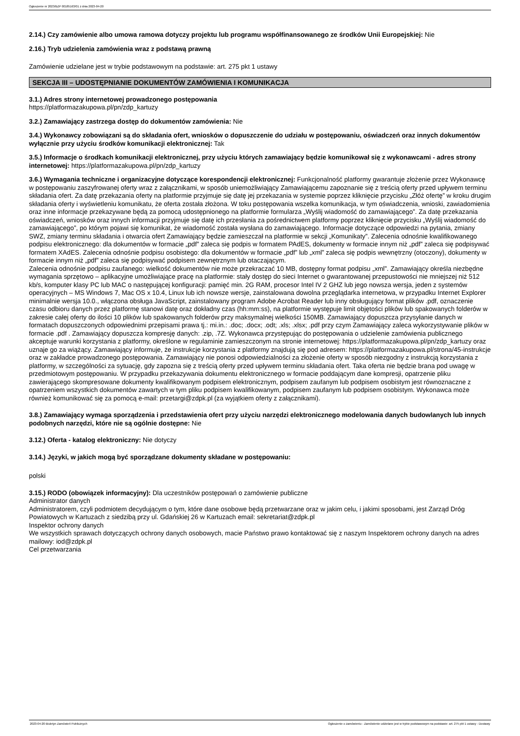Ogłoszenie nr 2023/BZP 00185163/01 z dnia 2023-04-20
2.14.) Czy zamówienie albo umowa ramowa dotyczy projektu lub programu współfinansowanego ze środków Unii Europejskiej: Nie
2.16.) Tryb udzielenia zamówienia wraz z podstawą prawną
Zamówienie udzielane jest w trybie podstawowym na podstawie: art. 275 pkt 1 ustawy
SEKCJA III – UDOSTĘPNIANIE DOKUMENTÓW ZAMÓWIENIA I KOMUNIKACJA
3.1.) Adres strony internetowej prowadzonego postępowania
https://platformazakupowa.pl/pn/zdp_kartuzy
3.2.) Zamawiający zastrzega dostęp do dokumentów zamówienia: Nie
3.4.) Wykonawcy zobowiązani są do składania ofert, wniosków o dopuszczenie do udziału w postępowaniu, oświadczeń oraz innych dokumentów wyłącznie przy użyciu środków komunikacji elektronicznej: Tak
3.5.) Informacje o środkach komunikacji elektronicznej, przy użyciu których zamawiający będzie komunikował się z wykonawcami - adres strony internetowej: https://platformazakupowa.pl/pn/zdp_kartuzy
3.6.) Wymagania techniczne i organizacyjne dotyczące korespondencji elektronicznej: Funkcjonalność platformy gwarantuje złożenie przez Wykonawcę w postępowaniu zaszyfrowanej oferty wraz z załącznikami, w sposób uniemożliwiający Zamawiającemu zapoznanie się z treścią oferty przed upływem terminu składania ofert. Za datę przekazania oferty na platformie przyjmuje się datę jej przekazania w systemie poprzez kliknięcie przycisku „Złóż ofertę” w kroku drugim składania oferty i wyświetleniu komunikatu, że oferta została złożona. W toku postępowania wszelka komunikacja, w tym oświadczenia, wnioski, zawiadomienia oraz inne informacje przekazywane będą za pomocą udostępnionego na platformie formularza „Wyślij wiadomość do zamawiającego”. Za datę przekazania oświadczeń, wniosków oraz innych informacji przyjmuje się datę ich przesłania za pośrednictwem platformy poprzez kliknięcie przycisku „Wyślij wiadomość do zamawiającego”, po którym pojawi się komunikat, że wiadomość została wysłana do zamawiającego. Informacje dotyczące odpowiedzi na pytania, zmiany SWZ, zmiany terminu składania i otwarcia ofert Zamawiający będzie zamieszczał na platformie w sekcji „Komunikaty”. Zalecenia odnośnie kwalifikowanego podpisu elektronicznego: dla dokumentów w formacie „pdf” zaleca się podpis w formatem PAdES, dokumenty w formacie innym niż „pdf” zaleca się podpisywać formatem XAdES. Zalecenia odnośnie podpisu osobistego: dla dokumentów w formacie „pdf” lub „xml” zaleca się podpis wewnętrzny (otoczony), dokumenty w formacie innym niż „pdf” zaleca się podpisywać podpisem zewnętrznym lub otaczającym.
Zalecenia odnośnie podpisu zaufanego: wielkość dokumentów nie może przekraczać 10 MB, dostępny format podpisu „xml”. Zamawiający określa niezbędne wymagania sprzętowo – aplikacyjne umożliwiające pracę na platformie: stały dostęp do sieci Internet o gwarantowanej przepustowości nie mniejszej niż 512 kb/s, komputer klasy PC lub MAC o następującej konfiguracji: pamięć min. 2G RAM, procesor Intel IV 2 GHZ lub jego nowsza wersja, jeden z systemów operacyjnych – MS Windows 7, Mac OS x 10.4, Linux lub ich nowsze wersje, zainstalowana dowolna przeglądarka internetowa, w przypadku Internet Explorer minimalnie wersja 10.0., włączona obsługa JavaScript, zainstalowany program Adobe Acrobat Reader lub inny obsługujący format plików .pdf, oznaczenie czasu odbioru danych przez platformę stanowi datę oraz dokładny czas (hh:mm:ss), na platformie występuje limit objętości plików lub spakowanych folderów w zakresie całej oferty do ilości 10 plików lub spakowanych folderów przy maksymalnej wielkości 150MB. Zamawiający dopuszcza przysyłanie danych w formatach dopuszczonych odpowiednimi przepisami prawa tj.: mi.in.: .doc; .docx; .odt; .xls; .xlsx; .pdf przy czym Zamawiający zaleca wykorzystywanie plików w formacie .pdf . Zamawiający dopuszcza kompresję danych: .zip, .7Z. Wykonawca przystępując do postępowania o udzielenie zamówienia publicznego akceptuje warunki korzystania z platformy, określone w regulaminie zamieszczonym na stronie internetowej: https://platformazakupowa.pl/pn/zdp_kartuzy oraz uznaje go za wiążący. Zamawiający informuje, że instrukcje korzystania z platformy znajdują się pod adresem: https://platformazakupowa.pl/strona/45-instrukcje oraz w zakładce prowadzonego postępowania. Zamawiający nie ponosi odpowiedzialności za złożenie oferty w sposób niezgodny z instrukcją korzystania z platformy, w szczególności za sytuację, gdy zapozna się z treścią oferty przed upływem terminu składania ofert. Taka oferta nie będzie brana pod uwagę w przedmiotowym postępowaniu. W przypadku przekazywania dokumentu elektronicznego w formacie poddającym dane kompresji, opatrzenie pliku zawierającego skompresowane dokumenty kwalifikowanym podpisem elektronicznym, podpisem zaufanym lub podpisem osobistym jest równoznaczne z opatrzeniem wszystkich dokumentów zawartych w tym pliku podpisem kwalifikowanym, podpisem zaufanym lub podpisem osobistym. Wykonawca może również komunikować się za pomocą e-mail: przetargi@zdpk.pl (za wyjątkiem oferty z załącznikami).
3.8.) Zamawiający wymaga sporządzenia i przedstawienia ofert przy użyciu narzędzi elektronicznego modelowania danych budowlanych lub innych podobnych narzędzi, które nie są ogólnie dostępne: Nie
3.12.) Oferta - katalog elektroniczny: Nie dotyczy
3.14.) Języki, w jakich mogą być sporządzane dokumenty składane w postępowaniu:
polski
3.15.) RODO (obowiązek informacyjny): Dla uczestników postępowań o zamówienie publiczne
Administrator danych
Administratorem, czyli podmiotem decydującym o tym, które dane osobowe będą przetwarzane oraz w jakim celu, i jakimi sposobami, jest Zarząd Dróg Powiatowych w Kartuzach z siedzibą przy ul. Gdańskiej 26 w Kartuzach email: sekretariat@zdpk.pl
Inspektor ochrony danych
We wszystkich sprawach dotyczących ochrony danych osobowych, macie Państwo prawo kontaktować się z naszym Inspektorem ochrony danych na adres mailowy: iod@zdpk.pl
Cel przetwarzania
2023-04-20 Biuletyn Zamówień Publicznych Ogłoszenie o zamówieniu - Zamówienie udzielane jest w trybie podstawowym na podstawie: art. 275 pkt 1 ustawy - Dostawy